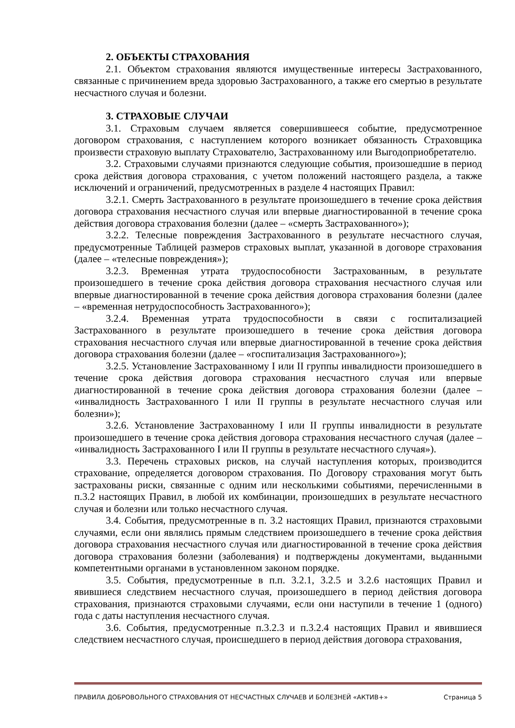2. ОБЪЕКТЫ СТРАХОВАНИЯ
2.1. Объектом страхования являются имущественные интересы Застрахованного, связанные с причинением вреда здоровью Застрахованного, а также его смертью в результате несчастного случая и болезни.
3. СТРАХОВЫЕ СЛУЧАИ
3.1. Страховым случаем является совершившееся событие, предусмотренное договором страхования, с наступлением которого возникает обязанность Страховщика произвести страховую выплату Страхователю, Застрахованному или Выгодоприобретателю.
3.2. Страховыми случаями признаются следующие события, произошедшие в период срока действия договора страхования, с учетом положений настоящего раздела, а также исключений и ограничений, предусмотренных в разделе 4 настоящих Правил:
3.2.1. Смерть Застрахованного в результате произошедшего в течение срока действия договора страхования несчастного случая или впервые диагностированной в течение срока действия договора страхования болезни (далее – «смерть Застрахованного»);
3.2.2. Телесные повреждения Застрахованного в результате несчастного случая, предусмотренные Таблицей размеров страховых выплат, указанной в договоре страхования (далее – «телесные повреждения»);
3.2.3. Временная утрата трудоспособности Застрахованным, в результате произошедшего в течение срока действия договора страхования несчастного случая или впервые диагностированной в течение срока действия договора страхования болезни (далее – «временная нетрудоспособность Застрахованного»);
3.2.4. Временная утрата трудоспособности в связи с госпитализацией Застрахованного в результате произошедшего в течение срока действия договора страхования несчастного случая или впервые диагностированной в течение срока действия договора страхования болезни (далее – «госпитализация Застрахованного»);
3.2.5. Установление Застрахованному I или II группы инвалидности произошедшего в течение срока действия договора страхования несчастного случая или впервые диагностированной в течение срока действия договора страхования болезни (далее – «инвалидность Застрахованного I или II группы в результате несчастного случая или болезни»);
3.2.6. Установление Застрахованному I или II группы инвалидности в результате произошедшего в течение срока действия договора страхования несчастного случая (далее – «инвалидность Застрахованного I или II группы в результате несчастного случая»).
3.3. Перечень страховых рисков, на случай наступления которых, производится страхование, определяется договором страхования. По Договору страхования могут быть застрахованы риски, связанные с одним или несколькими событиями, перечисленными в п.3.2 настоящих Правил, в любой их комбинации, произошедших в результате несчастного случая и болезни или только несчастного случая.
3.4. События, предусмотренные в п. 3.2 настоящих Правил, признаются страховыми случаями, если они являлись прямым следствием произошедшего в течение срока действия договора страхования несчастного случая или диагностированной в течение срока действия договора страхования болезни (заболевания) и подтверждены документами, выданными компетентными органами в установленном законом порядке.
3.5. События, предусмотренные в п.п. 3.2.1, 3.2.5 и 3.2.6 настоящих Правил и явившиеся следствием несчастного случая, произошедшего в период действия договора страхования, признаются страховыми случаями, если они наступили в течение 1 (одного) года с даты наступления несчастного случая.
3.6. События, предусмотренные п.3.2.3 и п.3.2.4 настоящих Правил и явившиеся следствием несчастного случая, происшедшего в период действия договора страхования,
ПРАВИЛА ДОБРОВОЛЬНОГО СТРАХОВАНИЯ ОТ НЕСЧАСТНЫХ СЛУЧАЕВ И БОЛЕЗНЕЙ «АКТИВ+» Страница 5